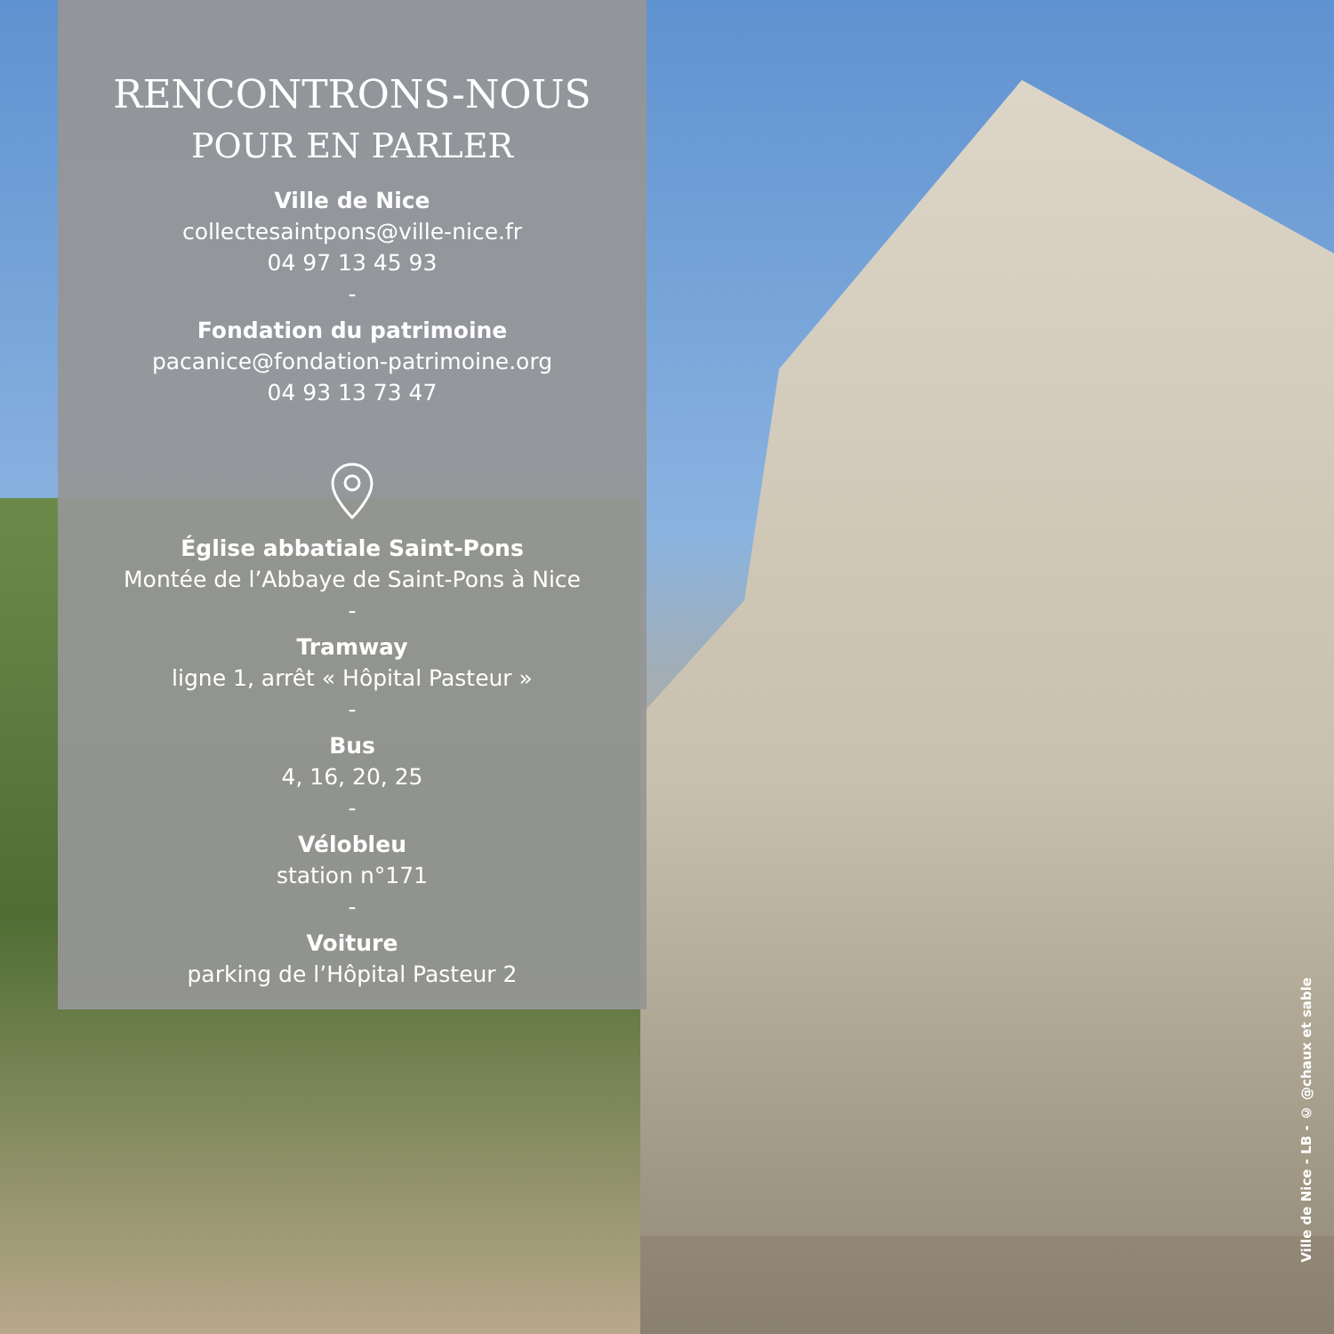RENCONTRONS-NOUS
POUR EN PARLER
Ville de Nice
collectesaintpons@ville-nice.fr
04 97 13 45 93
-
Fondation du patrimoine
pacanice@fondation-patrimoine.org
04 93 13 73 47
Église abbatiale Saint-Pons
Montée de l’Abbaye de Saint-Pons à Nice
-
Tramway
ligne 1, arrêt « Hôpital Pasteur »
-
Bus
4, 16, 20, 25
-
Vélobleu
station n°171
-
Voiture
parking de l’Hôpital Pasteur 2
Ville de Nice - LB - © @chaux et sable